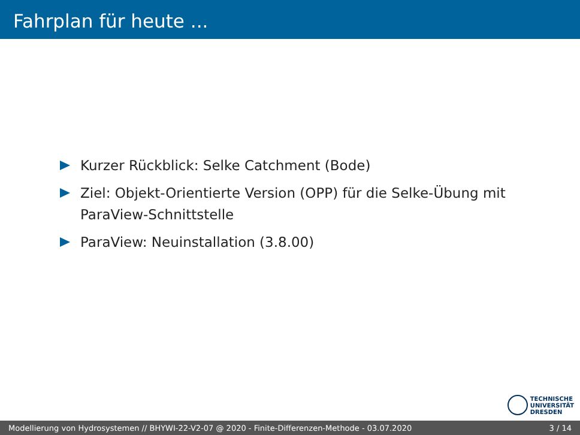Fahrplan für heute ...
Kurzer Rückblick: Selke Catchment (Bode)
Ziel: Objekt-Orientierte Version (OPP) für die Selke-Übung mit ParaView-Schnittstelle
ParaView: Neuinstallation (3.8.00)
TECHNISCHE
UNIVERSITÄT
DRESDEN
Modellierung von Hydrosystemen // BHYWI-22-V2-07 @ 2020 - Finite-Differenzen-Methode - 03.07.2020 3 / 14